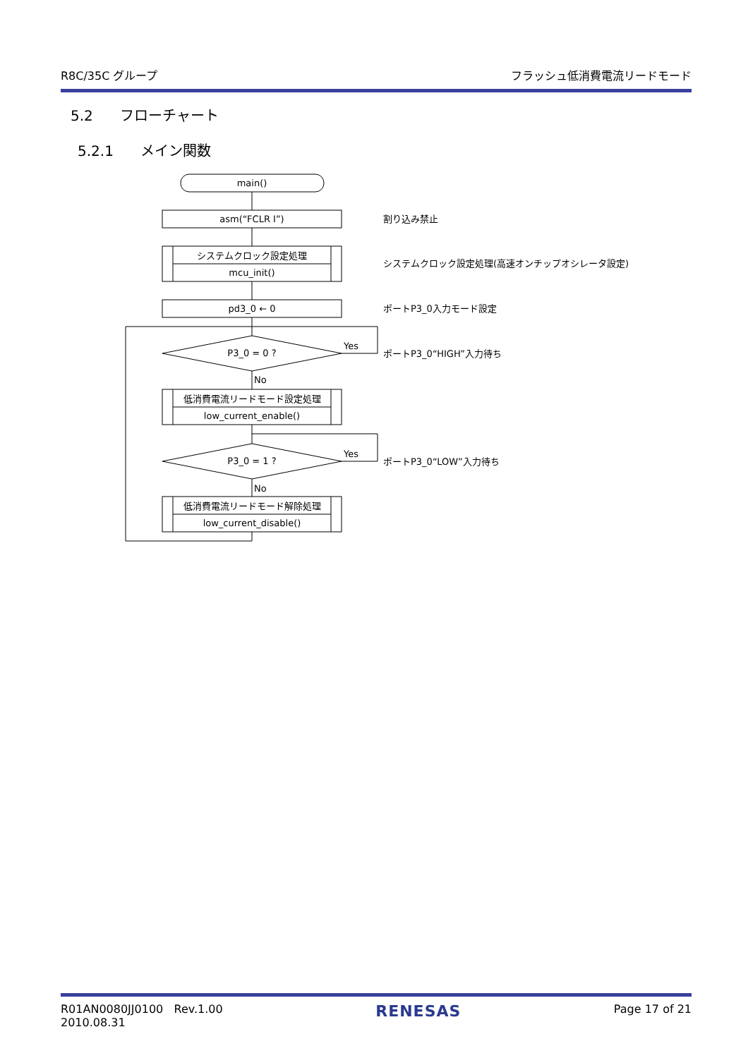R8C/35C グループ フラッシュ低消費電流リードモード
5.2 フローチャート
5.2.1 メイン関数
main()
asm(“FCLR I”)
システムクロック設定処理
mcu_init()
pd3_0 ← 0
P3_0 = 0 ?
Yes
No
低消費電流リードモード設定処理
low_current_enable()
P3_0 = 1 ?
Yes
No
低消費電流リードモード解除処理
low_current_disable()
割り込み禁止
システムクロック設定処理(高速オンチップオシレータ設定)
ポートP3_0入力モード設定
ポートP3_0“HIGH”入力待ち
ポートP3_0“LOW”入力待ち
R01AN0080JJ0100 Rev.1.00
2010.08.31 RENESAS Page 17 of 21